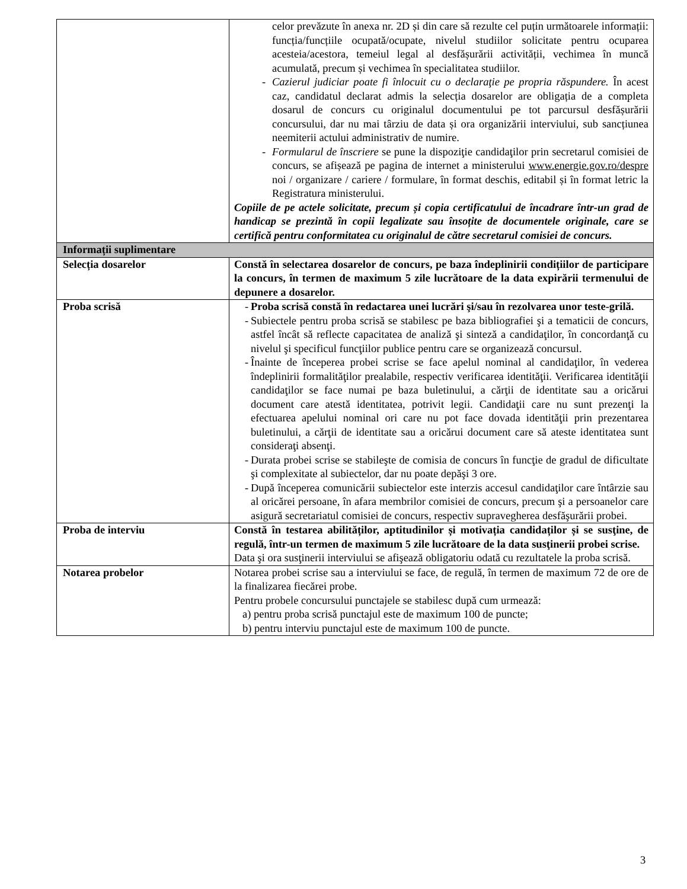| | celor prevăzute în anexa nr. 2D și din care să rezulte cel puțin următoarele informații: funcția/funcțiile ocupată/ocupate, nivelul studiilor solicitate pentru ocuparea acesteia/acestora, temeiul legal al desfășurării activității, vechimea în muncă acumulată, precum și vechimea în specialitatea studiilor. - Cazierul judiciar poate fi înlocuit cu o declaraţie pe propria răspundere. În acest caz, candidatul declarat admis la selecția dosarelor are obligația de a completa dosarul de concurs cu originalul documentului pe tot parcursul desfășurării concursului, dar nu mai târziu de data și ora organizării interviului, sub sancțiunea neemiterii actului administrativ de numire. - Formularul de înscriere se pune la dispoziţie candidaţilor prin secretarul comisiei de concurs, se afișează pe pagina de internet a ministerului www.energie.gov.ro/despre noi / organizare / cariere / formulare, în format deschis, editabil și în format letric la Registratura ministerului. Copiile de pe actele solicitate, precum și copia certificatului de încadrare într-un grad de handicap se prezintă în copii legalizate sau însoțite de documentele originale, care se certifică pentru conformitatea cu originalul de către secretarul comisiei de concurs. |
| Informații suplimentare | |
| Selecția dosarelor | Constă în selectarea dosarelor de concurs, pe baza îndeplinirii condițiilor de participare la concurs, în termen de maximum 5 zile lucrătoare de la data expirării termenului de depunere a dosarelor. |
| Proba scrisă | - Proba scrisă constă în redactarea unei lucrări şi/sau în rezolvarea unor teste-grilă. - Subiectele pentru proba scrisă se stabilesc pe baza bibliografiei şi a tematicii de concurs, astfel încât să reflecte capacitatea de analiză şi sinteză a candidaţilor, în concordanţă cu nivelul şi specificul funcţiilor publice pentru care se organizează concursul. - Înainte de începerea probei scrise se face apelul nominal al candidaţilor, în vederea îndeplinirii formalităţilor prealabile, respectiv verificarea identităţii. Verificarea identităţii candidaţilor se face numai pe baza buletinului, a cărţii de identitate sau a oricărui document care atestă identitatea, potrivit legii. Candidaţii care nu sunt prezenţi la efectuarea apelului nominal ori care nu pot face dovada identităţii prin prezentarea buletinului, a cărţii de identitate sau a oricărui document care să ateste identitatea sunt consideraţi absenţi. - Durata probei scrise se stabileşte de comisia de concurs în funcţie de gradul de dificultate şi complexitate al subiectelor, dar nu poate depăşi 3 ore. - După începerea comunicării subiectelor este interzis accesul candidaţilor care întârzie sau al oricărei persoane, în afara membrilor comisiei de concurs, precum şi a persoanelor care asigură secretariatul comisiei de concurs, respectiv supravegherea desfăşurării probei. |
| Proba de interviu | Constă în testarea abilităților, aptitudinilor și motivația candidaților și se susţine, de regulă, într-un termen de maximum 5 zile lucrătoare de la data susţinerii probei scrise. Data şi ora susţinerii interviului se afişează obligatoriu odată cu rezultatele la proba scrisă. |
| Notarea probelor | Notarea probei scrise sau a interviului se face, de regulă, în termen de maximum 72 de ore de la finalizarea fiecărei probe. Pentru probele concursului punctajele se stabilesc după cum urmează: a) pentru proba scrisă punctajul este de maximum 100 de puncte; b) pentru interviu punctajul este de maximum 100 de puncte. |
3